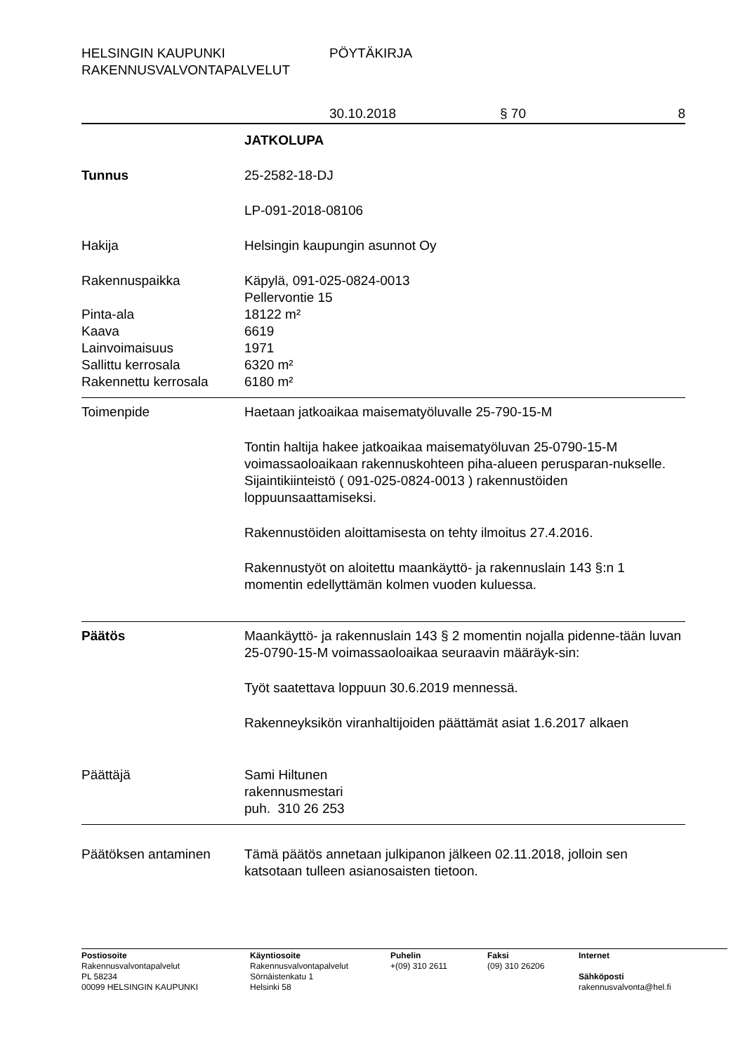HELSINGIN KAUPUNKI PÖYTÄKIRJA
RAKENNUSVALVONTAPALVELUT
30.10.2018 § 70 8
JATKOLUPA
Tunnus 25-2582-18-DJ
LP-091-2018-08106
Hakija Helsingin kaupungin asunnot Oy
Rakennuspaikka Käpylä, 091-025-0824-0013
Pellervontie 15
Pinta-ala 18122 m²
Kaava 6619
Lainvoimaisuus 1971
Sallittu kerrosala 6320 m²
Rakennettu kerrosala 6180 m²
Toimenpide Haetaan jatkoaikaa maisematyöluvalle 25-790-15-M
Tontin haltija hakee jatkoaikaa maisematyöluvan 25-0790-15-M voimassaoloaikaan rakennuskohteen piha-alueen perusparan-nukselle. Sijaintikiinteistö ( 091-025-0824-0013 ) rakennustöiden loppuunsaattamiseksi.
Rakennustöiden aloittamisesta on tehty ilmoitus 27.4.2016.
Rakennustyöt on aloitettu maankäyttö- ja rakennuslain 143 §:n 1 momentin edellyttämän kolmen vuoden kuluessa.
Päätös Maankäyttö- ja rakennuslain 143 § 2 momentin nojalla pidenne-tään luvan 25-0790-15-M voimassaoloaikaa seuraavin määräyk-sin:
Työt saatettava loppuun 30.6.2019 mennessä.
Rakenneyksikön viranhaltijoiden päättämät asiat 1.6.2017 alkaen
Päättäjä Sami Hiltunen
rakennusmestari
puh. 310 26 253
Päätöksen antaminen Tämä päätös annetaan julkipanon jälkeen 02.11.2018, jolloin sen katsotaan tulleen asianosaisten tietoon.
Postiosoite
Rakennusvalvontapalvelut
PL 58234
00099 HELSINGIN KAUPUNKI
Käyntiosoite
Rakennusvalvontapalvelut
Sörnäistenkatu 1
Helsinki 58
Puhelin
+(09) 310 2611
Faksi
(09) 310 26206
Internet
Sähköposti
rakennusvalvonta@hel.fi